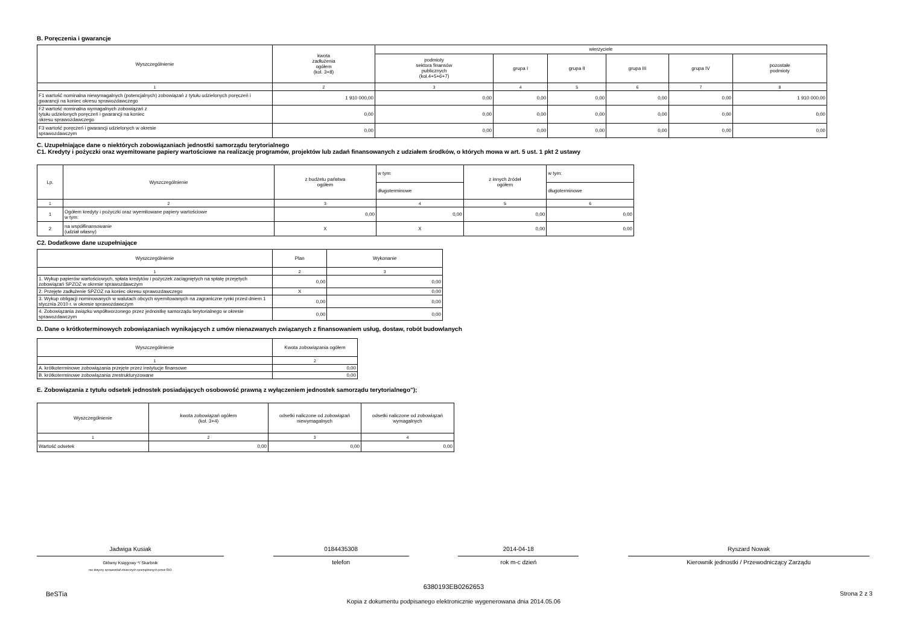B. Poręczenia i gwarancje
| Wyszczególnienie | kwota zadłużenia ogółem (kol. 3+8) | wierzyciele | | | | | |
| --- | --- | --- | --- | --- | --- | --- | --- |
| | | podmioty sektora finansów publicznych (kol.4+5+6+7) | grupa I | grupa II | grupa III | grupa IV | pozostałe podmioty |
| 1 | 2 | 3 | 4 | 5 | 6 | 7 | 8 |
| F1 wartość nominalna niewymagalnych (potencjalnych) zobowiązań z tytułu udzielonych poręczeń i gwarancji na koniec okresu sprawozdawczego | 1 910 000,00 | 0,00 | 0,00 | 0,00 | 0,00 | 0,00 | 1 910 000,00 |
| F2 wartość nominalna wymagalnych zobowiązań z tytułu udzielonych poręczeń i gwarancji na koniec okresu sprawozdawczego | 0,00 | 0,00 | 0,00 | 0,00 | 0,00 | 0,00 | 0,00 |
| F3 wartość poręczeń i gwarancji udzielonych w okresie sprawozdawczym | 0,00 | 0,00 | 0,00 | 0,00 | 0,00 | 0,00 | 0,00 |
C. Uzupełniające dane o niektórych zobowiązaniach jednostki samorządu terytorialnego
C1. Kredyty i pożyczki oraz wyemitowane papiery wartościowe na realizację programów, projektów lub zadań finansowanych z udziałem środków, o których mowa w art. 5 ust. 1 pkt 2 ustawy
| Lp. | Wyszczególnienie | z budżetu państwa ogółem | w tym: | z innych źródeł ogółem | w tym: |
| --- | --- | --- | --- | --- | --- |
| | | | długoterminowe | | długoterminowe |
| 1 | 2 | 3 | 4 | 5 | 6 |
| 1 | Ogółem kredyty i pożyczki oraz wyemitowane papiery wartościowe w tym: | 0,00 | 0,00 | 0,00 | 0,00 |
| 2 | na współfinansowanie (udział własny) | X | X | 0,00 | 0,00 |
C2. Dodatkowe dane uzupełniające
| Wyszczególnienie | Plan | Wykonanie |
| --- | --- | --- |
| 1 | 2 | 3 |
| 1. Wykup papierów wartościowych, spłata kredytów i pożyczek zaciągniętych na spłatę przejętych zobowiązań SPZOZ w okresie sprawozdawczym | 0,00 | 0,00 |
| 2. Przejęte zadłużenie SPZOZ na koniec okresu sprawozdawczego | X | 0,00 |
| 3. Wykup obligacji nominowanych w walutach obcych wyemitowanych na zagraniczne rynki przed dniem 1 stycznia 2010 r. w okresie sprawozdawczym | 0,00 | 0,00 |
| 4. Zobowiązania związku współtworzonego przez jednostkę samorządu terytorialnego w okresie sprawozdawczym | 0,00 | 0,00 |
D. Dane o krótkoterminowych zobowiązaniach wynikających z umów nienazwanych związanych z finansowaniem usług, dostaw, robót budowlanych
| Wyszczególnienie | Kwota zobowiązania ogółem |
| --- | --- |
| 1 | 2 |
| A. krótkoterminowe zobowiązania przejęte przez instytucje finansowe | 0,00 |
| B. krótkoterminowe zobowiązania zrestrukturyzowane | 0,00 |
E. Zobowiązania z tytułu odsetek jednostek posiadających osobowość prawną z wyłączeniem jednostek samorządu terytorialnego");
| Wyszczególnienie | kwota zobowiązań ogółem (kol. 3+4) | odsetki naliczone od zobowiązań niewymagalnych | odsetki naliczone od zobowiązań wymagalnych |
| --- | --- | --- | --- |
| 1 | 2 | 3 | 4 |
| Wartość odsetek | 0,00 | 0,00 | 0,00 |
Jadwiga Kusiak
Główny Księgowy */ Skarbnik
nie dotyczy sprawozdań zbiorczych sporządzonych przez RIO
0184435308
telefon
2014-04-18
rok m-c dzień
Ryszard Nowak
Kierownik jednostki / Przewodniczący Zarządu
BeSTia
6380193EB0262653
Kopia z dokumentu podpisanego elektronicznie wygenerowana dnia 2014.05.06
Strona 2 z 3